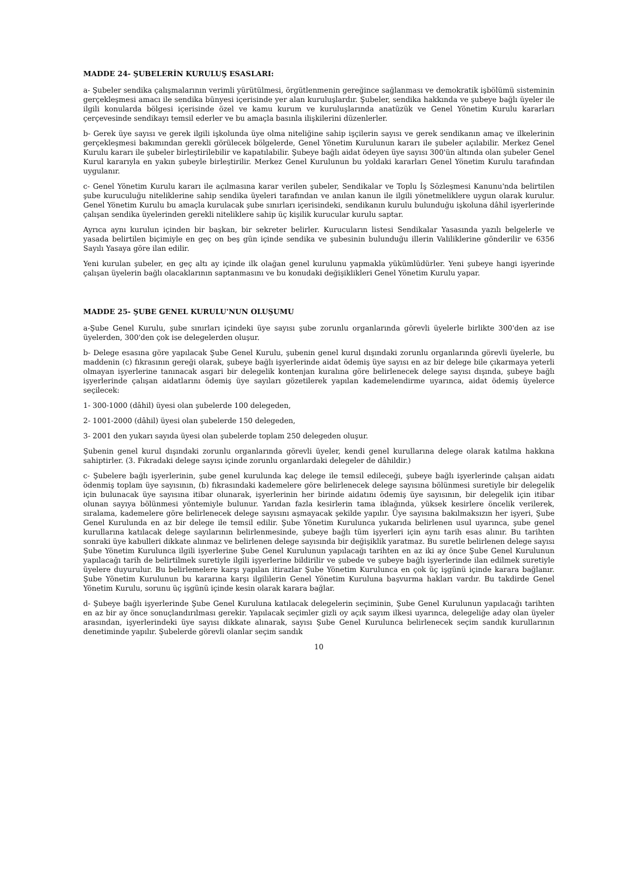MADDE 24- ŞUBELERİN KURULUŞ ESASLARI:
a- Şubeler sendika çalışmalarının verimli yürütülmesi, örgütlenmenin gereğince sağlanması ve demokratik işbölümü sisteminin gerçekleşmesi amacı ile sendika bünyesi içerisinde yer alan kuruluşlardır. Şubeler, sendika hakkında ve şubeye bağlı üyeler ile ilgili konularda bölgesi içerisinde özel ve kamu kurum ve kuruluşlarında anatüzük ve Genel Yönetim Kurulu kararları çerçevesinde sendikayı temsil ederler ve bu amaçla basınla ilişkilerini düzenlerler.
b- Gerek üye sayısı ve gerek ilgili işkolunda üye olma niteliğine sahip işçilerin sayısı ve gerek sendikanın amaç ve ilkelerinin gerçekleşmesi bakımından gerekli görülecek bölgelerde, Genel Yönetim Kurulunun kararı ile şubeler açılabilir. Merkez Genel Kurulu kararı ile şubeler birleştirilebilir ve kapatılabilir. Şubeye bağlı aidat ödeyen üye sayısı 300'ün altında olan şubeler Genel Kurul kararıyla en yakın şubeyle birleştirilir. Merkez Genel Kurulunun bu yoldaki kararları Genel Yönetim Kurulu tarafından uygulanır.
c- Genel Yönetim Kurulu kararı ile açılmasına karar verilen şubeler, Sendikalar ve Toplu İş Sözleşmesi Kanunu'nda belirtilen şube kuruculuğu niteliklerine sahip sendika üyeleri tarafından ve anılan kanun ile ilgili yönetmeliklere uygun olarak kurulur. Genel Yönetim Kurulu bu amaçla kurulacak şube sınırları içerisindeki, sendikanın kurulu bulunduğu işkoluna dâhil işyerlerinde çalışan sendika üyelerinden gerekli niteliklere sahip üç kişilik kurucular kurulu saptar.
Ayrıca aynı kurulun içinden bir başkan, bir sekreter belirler. Kurucuların listesi Sendikalar Yasasında yazılı belgelerle ve yasada belirtilen biçimiyle en geç on beş gün içinde sendika ve şubesinin bulunduğu illerin Valiliklerine gönderilir ve 6356 Sayılı Yasaya göre ilan edilir.
Yeni kurulan şubeler, en geç altı ay içinde ilk olağan genel kurulunu yapmakla yükümlüdürler. Yeni şubeye hangi işyerinde çalışan üyelerin bağlı olacaklarının saptanmasını ve bu konudaki değişiklikleri Genel Yönetim Kurulu yapar.
MADDE 25- ŞUBE GENEL KURULU'NUN OLUŞUMU
a-Şube Genel Kurulu, şube sınırları içindeki üye sayısı şube zorunlu organlarında görevli üyelerle birlikte 300'den az ise üyelerden, 300'den çok ise delegelerden oluşur.
b- Delege esasına göre yapılacak Şube Genel Kurulu, şubenin genel kurul dışındaki zorunlu organlarında görevli üyelerle, bu maddenin (c) fıkrasının gereği olarak, şubeye bağlı işyerlerinde aidat ödemiş üye sayısı en az bir delege bile çıkarmaya yeterli olmayan işyerlerine tanınacak asgari bir delegelik kontenjan kuralına göre belirlenecek delege sayısı dışında, şubeye bağlı işyerlerinde çalışan aidatlarını ödemiş üye sayıları gözetilerek yapılan kademelendirme uyarınca, aidat ödemiş üyelerce seçilecek:
1- 300-1000 (dâhil) üyesi olan şubelerde 100 delegeden,
2- 1001-2000 (dâhil) üyesi olan şubelerde 150 delegeden,
3- 2001 den yukarı sayıda üyesi olan şubelerde toplam 250 delegeden oluşur.
Şubenin genel kurul dışındaki zorunlu organlarında görevli üyeler, kendi genel kurullarına delege olarak katılma hakkına sahiptirler. (3. Fıkradaki delege sayısı içinde zorunlu organlardaki delegeler de dâhildir.)
c- Şubelere bağlı işyerlerinin, şube genel kurulunda kaç delege ile temsil edileceği, şubeye bağlı işyerlerinde çalışan aidatı ödenmiş toplam üye sayısının, (b) fıkrasındaki kademelere göre belirlenecek delege sayısına bölünmesi suretiyle bir delegelik için bulunacak üye sayısına itibar olunarak, işyerlerinin her birinde aidatını ödemiş üye sayısının, bir delegelik için itibar olunan sayıya bölünmesi yöntemiyle bulunur. Yarıdan fazla kesirlerin tama iblağında, yüksek kesirlere öncelik verilerek, sıralama, kademelere göre belirlenecek delege sayısını aşmayacak şekilde yapılır. Üye sayısına bakılmaksızın her işyeri, Şube Genel Kurulunda en az bir delege ile temsil edilir. Şube Yönetim Kurulunca yukarıda belirlenen usul uyarınca, şube genel kurullarına katılacak delege sayılarının belirlenmesinde, şubeye bağlı tüm işyerleri için aynı tarih esas alınır. Bu tarihten sonraki üye kabulleri dikkate alınmaz ve belirlenen delege sayısında bir değişiklik yaratmaz. Bu suretle belirlenen delege sayısı Şube Yönetim Kurulunca ilgili işyerlerine Şube Genel Kurulunun yapılacağı tarihten en az iki ay önce Şube Genel Kurulunun yapılacağı tarih de belirtilmek suretiyle ilgili işyerlerine bildirilir ve şubede ve şubeye bağlı işyerlerinde ilan edilmek suretiyle üyelere duyurulur. Bu belirlemelere karşı yapılan itirazlar Şube Yönetim Kurulunca en çok üç işgünü içinde karara bağlanır. Şube Yönetim Kurulunun bu kararına karşı ilgililerin Genel Yönetim Kuruluna başvurma hakları vardır. Bu takdirde Genel Yönetim Kurulu, sorunu üç işgünü içinde kesin olarak karara bağlar.
d- Şubeye bağlı işyerlerinde Şube Genel Kuruluna katılacak delegelerin seçiminin, Şube Genel Kurulunun yapılacağı tarihten en az bir ay önce sonuçlandırılması gerekir. Yapılacak seçimler gizli oy açık sayım ilkesi uyarınca, delegeliğe aday olan üyeler arasından, işyerlerindeki üye sayısı dikkate alınarak, sayısı Şube Genel Kurulunca belirlenecek seçim sandık kurullarının denetiminde yapılır. Şubelerde görevli olanlar seçim sandık
10